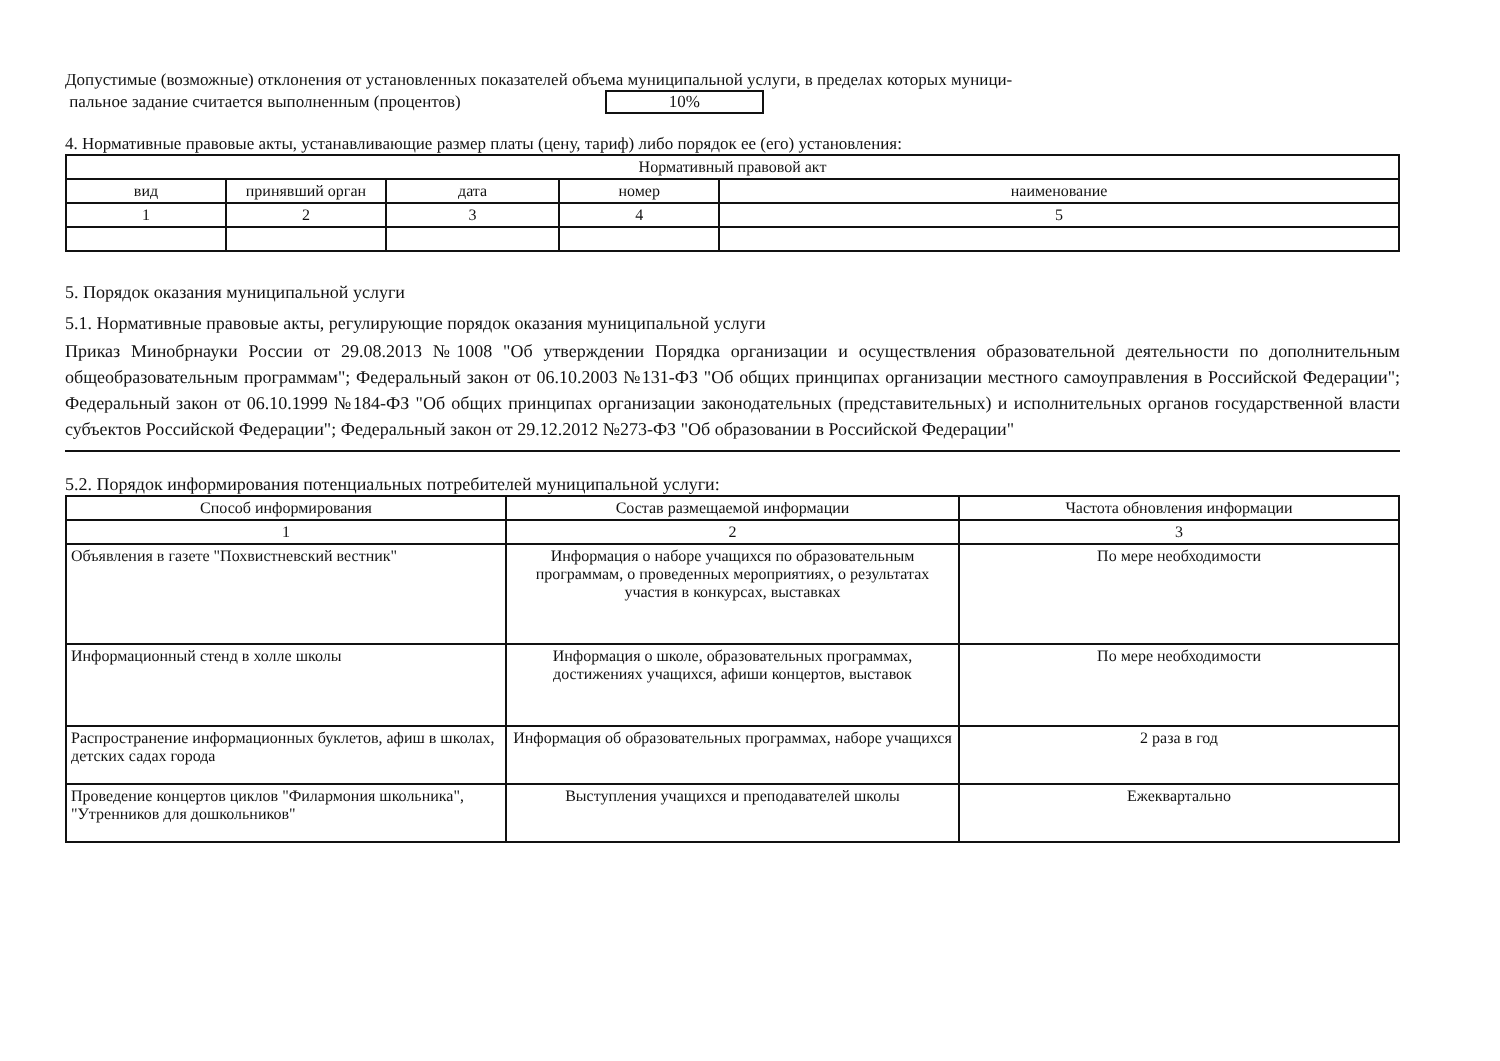Допустимые (возможные) отклонения от установленных показателей объема муниципальной услуги, в пределах которых муници-
пальное задание считается выполненным (процентов) 10%
4. Нормативные правовые акты, устанавливающие размер платы (цену, тариф) либо порядок ее (его) установления:
| Нормативный правовой акт | | | | |
| --- | --- | --- | --- | --- |
| вид | принявший орган | дата | номер | наименование |
| 1 | 2 | 3 | 4 | 5 |
5. Порядок оказания муниципальной услуги
5.1. Нормативные правовые акты, регулирующие порядок оказания муниципальной услуги
Приказ Минобрнауки России от 29.08.2013 №1008 "Об утверждении Порядка организации и осуществления образовательной деятельности по дополнительным общеобразовательным программам"; Федеральный закон от 06.10.2003 №131-ФЗ "Об общих принципах организации местного самоуправления в Российской Федерации"; Федеральный закон от 06.10.1999 №184-ФЗ "Об общих принципах организации законодательных (представительных) и исполнительных органов государственной власти субъектов Российской Федерации"; Федеральный закон от 29.12.2012 №273-ФЗ "Об образовании в Российской Федерации"
5.2. Порядок информирования потенциальных потребителей муниципальной услуги:
| Способ информирования | Состав размещаемой информации | Частота обновления информации |
| --- | --- | --- |
| 1 | 2 | 3 |
| Объявления в газете "Похвистневский вестник" | Информация о наборе учащихся по образовательным программам, о проведенных мероприятиях, о результатах участия в конкурсах, выставках | По мере необходимости |
| Информационный стенд в холле школы | Информация о школе, образовательных программах, достижениях учащихся, афиши концертов, выставок | По мере необходимости |
| Распространение информационных буклетов, афиш в школах, детских садах города | Информация об образовательных программах, наборе учащихся | 2 раза в год |
| Проведение концертов циклов "Филармония школьника", "Утренников для дошкольников" | Выступления учащихся и преподавателей школы | Ежеквартально |